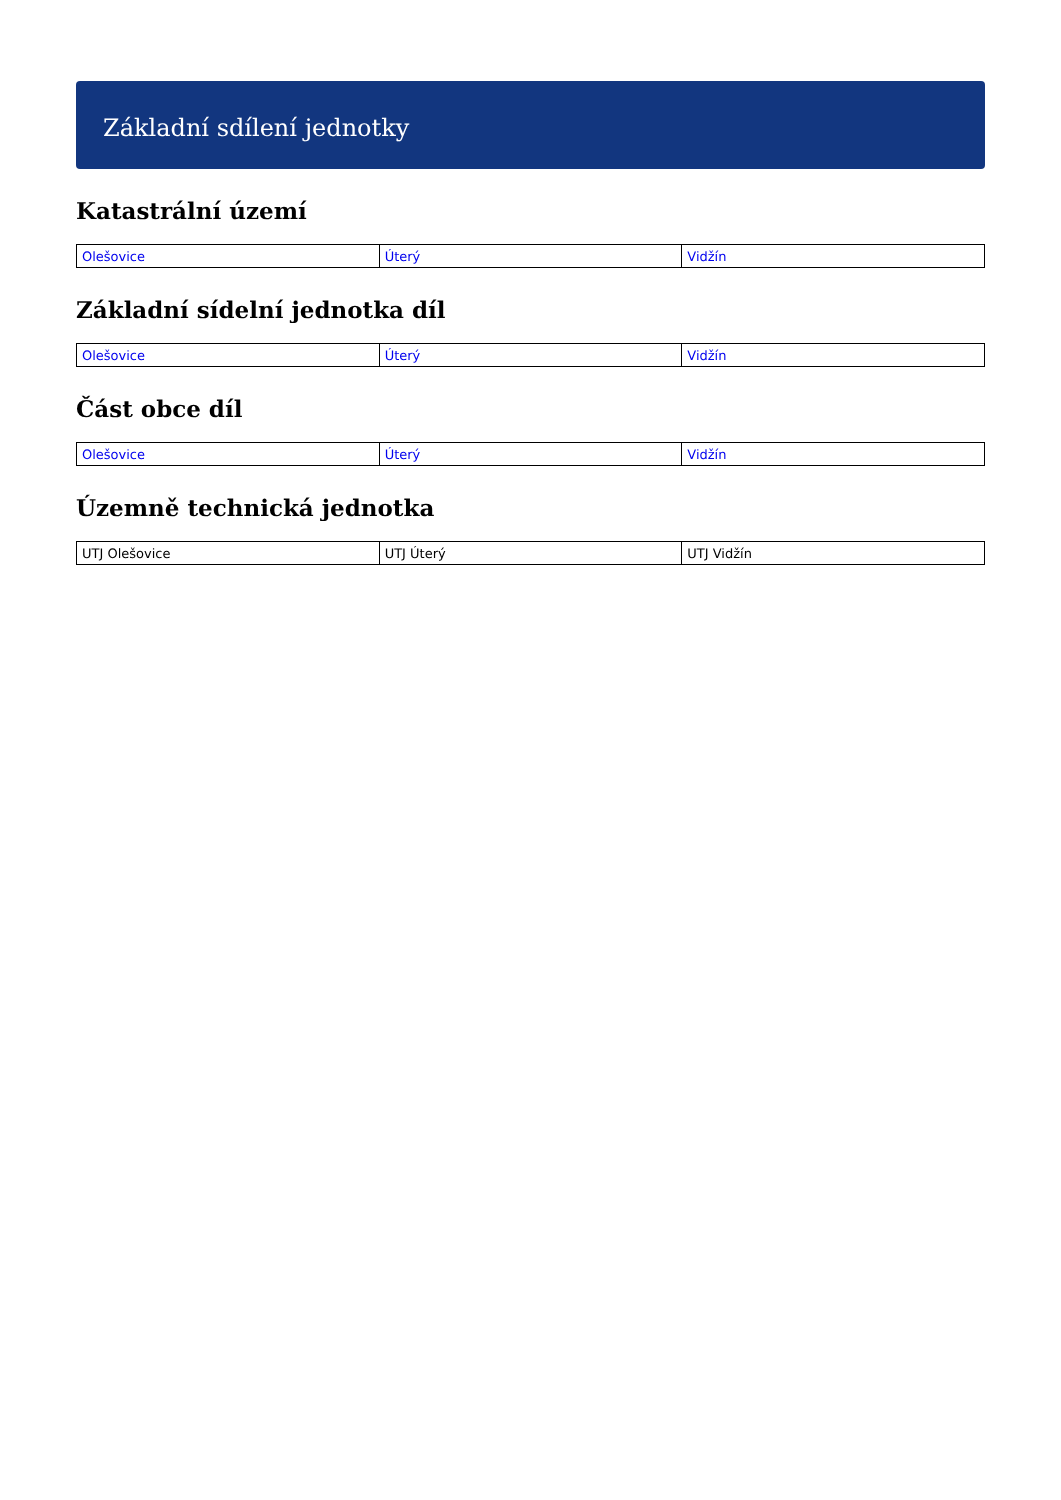Základní sdílení jednotky
Katastrální území
| Olešovice | Úterý | Vidžín |
Základní sídelní jednotka díl
| Olešovice | Úterý | Vidžín |
Část obce díl
| Olešovice | Úterý | Vidžín |
Územně technická jednotka
| UTJ Olešovice | UTJ Úterý | UTJ Vidžín |